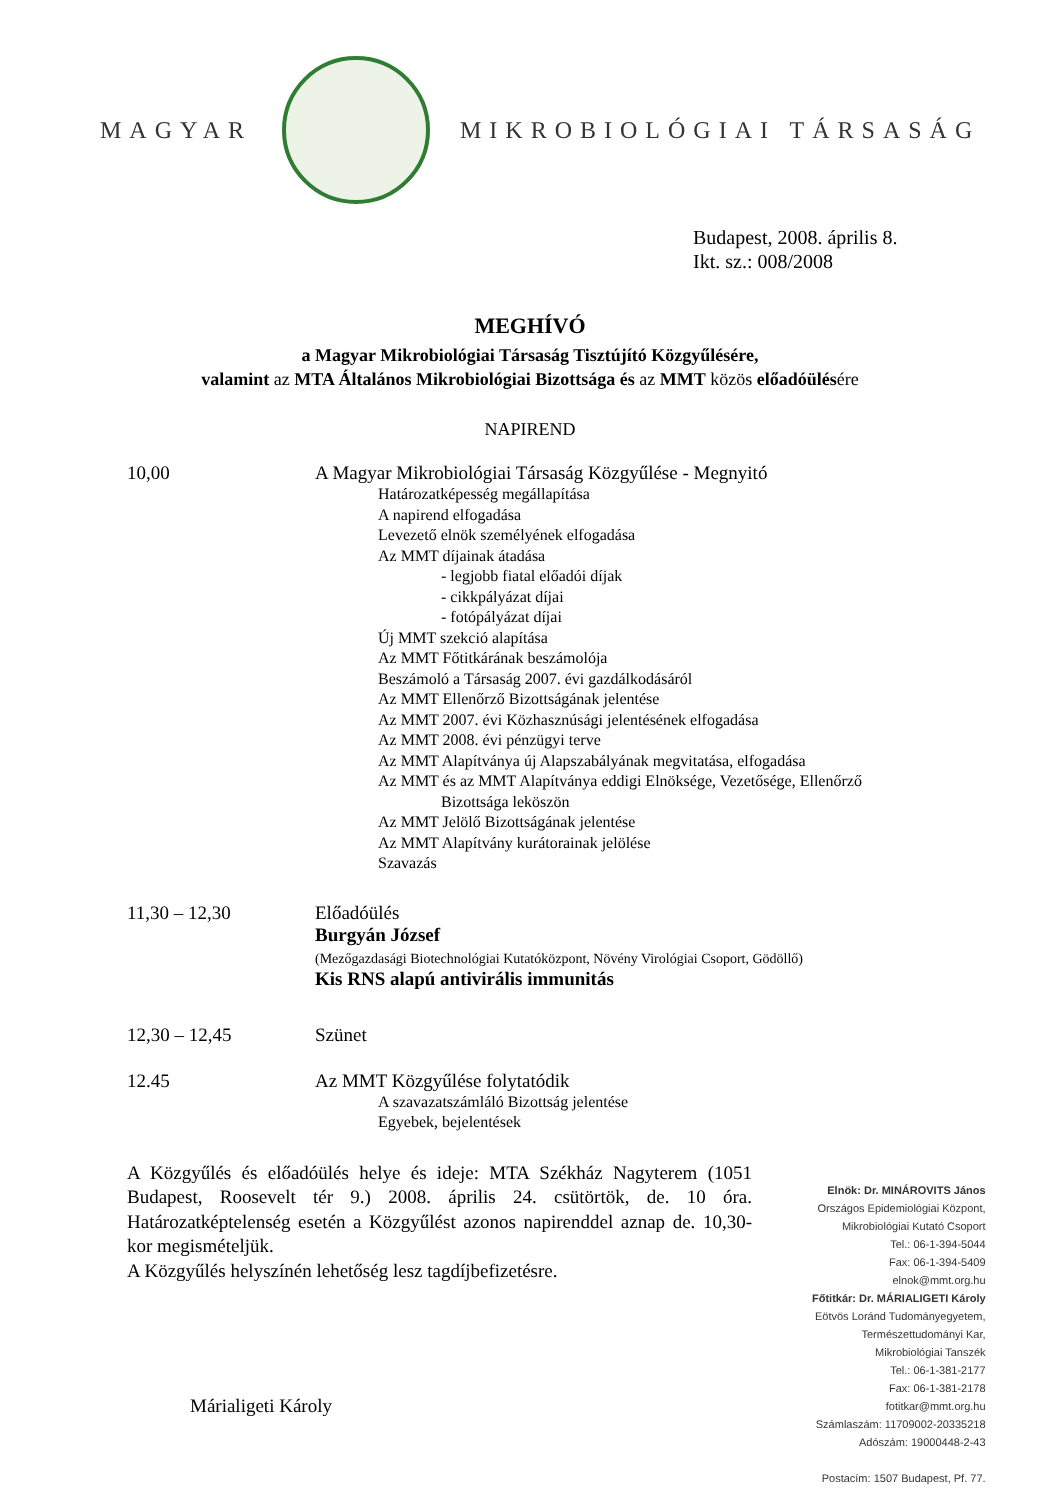MAGYAR MIKROBIOLÓGIAI TÁRSASÁG
Budapest, 2008. április 8.
Ikt. sz.: 008/2008
MEGHÍVÓ
a Magyar Mikrobiológiai Társaság Tisztújító Közgyűlésére,
valamint az MTA Általános Mikrobiológiai Bizottsága és az MMT közös előadóülésére
NAPIREND
10,00 A Magyar Mikrobiológiai Társaság Közgyűlése - Megnyitó
Határozatképesség megállapítása
A napirend elfogadása
Levezető elnök személyének elfogadása
Az MMT díjainak átadása
- legjobb fiatal előadói díjak
- cikkpályázat díjai
- fotópályázat díjai
Új MMT szekció alapítása
Az MMT Főtitkárának beszámolója
Beszámoló a Társaság 2007. évi gazdálkodásáról
Az MMT Ellenőrző Bizottságának jelentése
Az MMT 2007. évi Közhasznúsági jelentésének elfogadása
Az MMT 2008. évi pénzügyi terve
Az MMT Alapítványa új Alapszabályának megvitatása, elfogadása
Az MMT és az MMT Alapítványa eddigi Elnöksége, Vezetősége, Ellenőrző
Bizottsága leköszön
Az MMT Jelölő Bizottságának jelentése
Az MMT Alapítvány kurátorainak jelölése
Szavazás
11,30 – 12,30 Előadóülés
Burgyán József
(Mezőgazdasági Biotechnológiai Kutatóközpont, Növény Virológiai Csoport, Gödöllő)
Kis RNS alapú antivirális immunitás
12,30 – 12,45 Szünet
12.45 Az MMT Közgyűlése folytatódik
A szavazatszámláló Bizottság jelentése
Egyebek, bejelentések
A Közgyűlés és előadóülés helye és ideje: MTA Székház Nagyterem (1051 Budapest, Roosevelt tér 9.) 2008. április 24. csütörtök, de. 10 óra. Határozatképtelenség esetén a Közgyűlést azonos napirenddel aznap de. 10,30-kor megismételjük.
A Közgyűlés helyszínén lehetőség lesz tagdíjbefizetésre.
Márialigeti Károly
Elnök: Dr. MINÁROVITS János
Országos Epidemiológiai Központ,
Mikrobiológiai Kutató Csoport
Tel.: 06-1-394-5044
Fax: 06-1-394-5409
elnok@mmt.org.hu
Főtitkár: Dr. MÁRIALIGETI Károly
Eötvös Loránd Tudományegyetem,
Természettudományi Kar,
Mikrobiológiai Tanszék
Tel.: 06-1-381-2177
Fax: 06-1-381-2178
fotitkar@mmt.org.hu
Számlaszám: 11709002-20335218
Adószám: 19000448-2-43
Postacím: 1507 Budapest, Pf. 77.